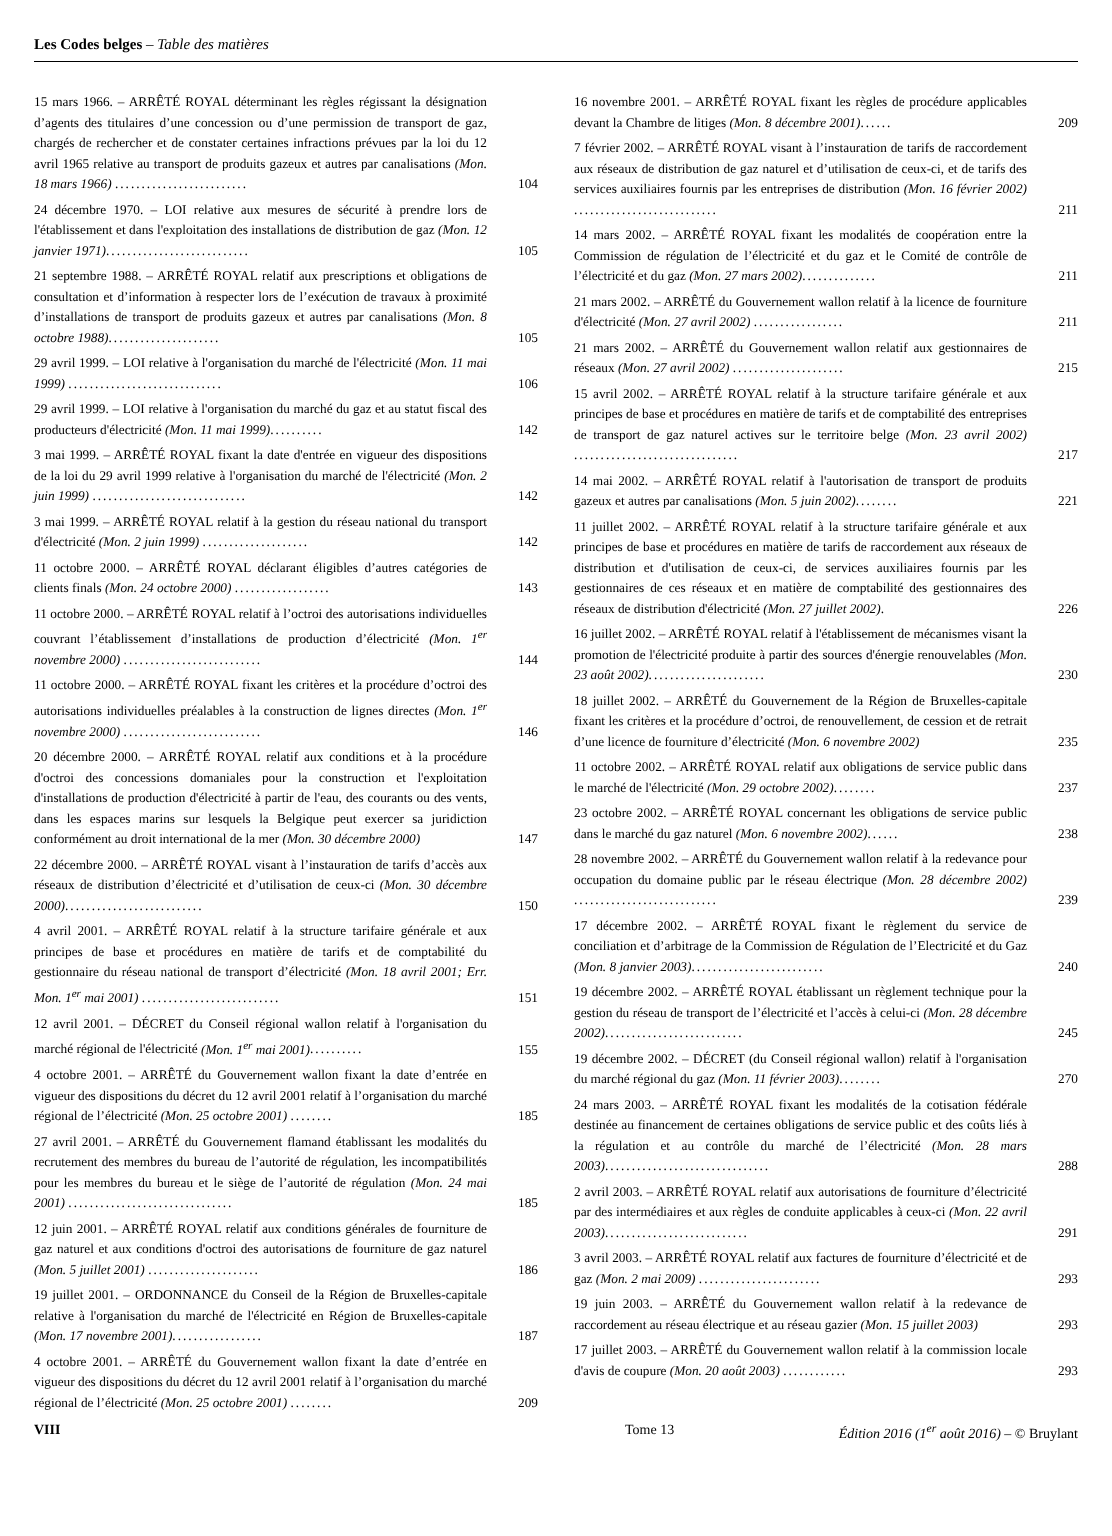Les Codes belges – Table des matières
15 mars 1966. – ARRÊTÉ ROYAL déterminant les règles régissant la désignation d’agents des titulaires d’une concession ou d’une permission de transport de gaz, chargés de rechercher et de constater certaines infractions prévues par la loi du 12 avril 1965 relative au transport de produits gazeux et autres par canalisations (Mon. 18 mars 1966) .........................
104
24 décembre 1970. – LOI relative aux mesures de sécurité à prendre lors de l'établissement et dans l'exploitation des installations de distribution de gaz (Mon. 12 janvier 1971)...........................
105
21 septembre 1988. – ARRÊTÉ ROYAL relatif aux prescriptions et obligations de consultation et d’information à respecter lors de l’exécution de travaux à proximité d’installations de transport de produits gazeux et autres par canalisations (Mon. 8 octobre 1988).....................
105
29 avril 1999. – LOI relative à l'organisation du marché de l'électricité (Mon. 11 mai 1999) .............................
106
29 avril 1999. – LOI relative à l'organisation du marché du gaz et au statut fiscal des producteurs d'électricité (Mon. 11 mai 1999)..........
142
3 mai 1999. – ARRÊTÉ ROYAL fixant la date d'entrée en vigueur des dispositions de la loi du 29 avril 1999 relative à l'organisation du marché de l'électricité (Mon. 2 juin 1999) .............................
142
3 mai 1999. – ARRÊTÉ ROYAL relatif à la gestion du réseau national du transport d'électricité (Mon. 2 juin 1999) ....................
142
11 octobre 2000. – ARRÊTÉ ROYAL déclarant éligibles d’autres catégories de clients finals (Mon. 24 octobre 2000) ..................
143
11 octobre 2000. – ARRÊTÉ ROYAL relatif à l’octroi des autorisations individuelles couvrant l’établissement d’installations de production d’électricité (Mon. 1<sup>er</sup> novembre 2000) ..........................
144
11 octobre 2000. – ARRÊTÉ ROYAL fixant les critères et la procédure d’octroi des autorisations individuelles préalables à la construction de lignes directes (Mon. 1<sup>er</sup> novembre 2000) ..........................
146
20 décembre 2000. – ARRÊTÉ ROYAL relatif aux conditions et à la procédure d'octroi des concessions domaniales pour la construction et l'exploitation d'installations de production d'électricité à partir de l'eau, des courants ou des vents, dans les espaces marins sur lesquels la Belgique peut exercer sa juridiction conformément au droit international de la mer (Mon. 30 décembre 2000)
147
22 décembre 2000. – ARRÊTÉ ROYAL visant à l’instauration de tarifs d’accès aux réseaux de distribution d’électricité et d’utilisation de ceux-ci (Mon. 30 décembre 2000)..........................
150
4 avril 2001. – ARRÊTÉ ROYAL relatif à la structure tarifaire générale et aux principes de base et procédures en matière de tarifs et de comptabilité du gestionnaire du réseau national de transport d’électricité (Mon. 18 avril 2001; Err. Mon. 1<sup>er</sup> mai 2001) ..........................
151
12 avril 2001. – DÉCRET du Conseil régional wallon relatif à l'organisation du marché régional de l'électricité (Mon. 1<sup>er</sup> mai 2001)..........
155
4 octobre 2001. – ARRÊTÉ du Gouvernement wallon fixant la date d’entrée en vigueur des dispositions du décret du 12 avril 2001 relatif à l’organisation du marché régional de l’électricité (Mon. 25 octobre 2001) ........
185
27 avril 2001. – ARRÊTÉ du Gouvernement flamand établissant les modalités du recrutement des membres du bureau de l’autorité de régulation, les incompatibilités pour les membres du bureau et le siège de l’autorité de régulation (Mon. 24 mai 2001) ...............................
185
12 juin 2001. – ARRÊTÉ ROYAL relatif aux conditions générales de fourniture de gaz naturel et aux conditions d'octroi des autorisations de fourniture de gaz naturel (Mon. 5 juillet 2001) .....................
186
19 juillet 2001. – ORDONNANCE du Conseil de la Région de Bruxelles-capitale relative à l'organisation du marché de l'électricité en Région de Bruxelles-capitale (Mon. 17 novembre 2001).................
187
4 octobre 2001. – ARRÊTÉ du Gouvernement wallon fixant la date d’entrée en vigueur des dispositions du décret du 12 avril 2001 relatif à l’organisation du marché régional de l’électricité (Mon. 25 octobre 2001) ........
209
16 novembre 2001. – ARRÊTÉ ROYAL fixant les règles de procédure applicables devant la Chambre de litiges (Mon. 8 décembre 2001)......
209
7 février 2002. – ARRÊTÉ ROYAL visant à l’instauration de tarifs de raccordement aux réseaux de distribution de gaz naturel et d’utilisation de ceux-ci, et de tarifs des services auxiliaires fournis par les entreprises de distribution (Mon. 16 février 2002) ...........................
211
14 mars 2002. – ARRÊTÉ ROYAL fixant les modalités de coopération entre la Commission de régulation de l’électricité et du gaz et le Comité de contrôle de l’électricité et du gaz (Mon. 27 mars 2002)..............
211
21 mars 2002. – ARRÊTÉ du Gouvernement wallon relatif à la licence de fourniture d'électricité (Mon. 27 avril 2002) .................
211
21 mars 2002. – ARRÊTÉ du Gouvernement wallon relatif aux gestionnaires de réseaux (Mon. 27 avril 2002) .....................
215
15 avril 2002. – ARRÊTÉ ROYAL relatif à la structure tarifaire générale et aux principes de base et procédures en matière de tarifs et de comptabilité des entreprises de transport de gaz naturel actives sur le territoire belge (Mon. 23 avril 2002) ...............................
217
14 mai 2002. – ARRÊTÉ ROYAL relatif à l'autorisation de transport de produits gazeux et autres par canalisations (Mon. 5 juin 2002)........
221
11 juillet 2002. – ARRÊTÉ ROYAL relatif à la structure tarifaire générale et aux principes de base et procédures en matière de tarifs de raccordement aux réseaux de distribution et d'utilisation de ceux-ci, de services auxiliaires fournis par les gestionnaires de ces réseaux et en matière de comptabilité des gestionnaires des réseaux de distribution d'électricité (Mon. 27 juillet 2002).
226
16 juillet 2002. – ARRÊTÉ ROYAL relatif à l'établissement de mécanismes visant la promotion de l'électricité produite à partir des sources d'énergie renouvelables (Mon. 23 août 2002)......................
230
18 juillet 2002. – ARRÊTÉ du Gouvernement de la Région de Bruxelles-capitale fixant les critères et la procédure d’octroi, de renouvellement, de cession et de retrait d’une licence de fourniture d’électricité (Mon. 6 novembre 2002)
235
11 octobre 2002. – ARRÊTÉ ROYAL relatif aux obligations de service public dans le marché de l'électricité (Mon. 29 octobre 2002)........
237
23 octobre 2002. – ARRÊTÉ ROYAL concernant les obligations de service public dans le marché du gaz naturel (Mon. 6 novembre 2002)......
238
28 novembre 2002. – ARRÊTÉ du Gouvernement wallon relatif à la redevance pour occupation du domaine public par le réseau électrique (Mon. 28 décembre 2002) ...........................
239
17 décembre 2002. – ARRÊTÉ ROYAL fixant le règlement du service de conciliation et d’arbitrage de la Commission de Régulation de l’Electricité et du Gaz (Mon. 8 janvier 2003).........................
240
19 décembre 2002. – ARRÊTÉ ROYAL établissant un règlement technique pour la gestion du réseau de transport de l’électricité et l’accès à celui-ci (Mon. 28 décembre 2002)..........................
245
19 décembre 2002. – DÉCRET (du Conseil régional wallon) relatif à l'organisation du marché régional du gaz (Mon. 11 février 2003)........
270
24 mars 2003. – ARRÊTÉ ROYAL fixant les modalités de la cotisation fédérale destinée au financement de certaines obligations de service public et des coûts liés à la régulation et au contrôle du marché de l’électricité (Mon. 28 mars 2003)...............................
288
2 avril 2003. – ARRÊTÉ ROYAL relatif aux autorisations de fourniture d’électricité par des intermédiaires et aux règles de conduite applicables à ceux-ci (Mon. 22 avril 2003)...........................
291
3 avril 2003. – ARRÊTÉ ROYAL relatif aux factures de fourniture d’électricité et de gaz (Mon. 2 mai 2009) .......................
293
19 juin 2003. – ARRÊTÉ du Gouvernement wallon relatif à la redevance de raccordement au réseau électrique et au réseau gazier (Mon. 15 juillet 2003)
293
17 juillet 2003. – ARRÊTÉ du Gouvernement wallon relatif à la commission locale d'avis de coupure (Mon. 20 août 2003) ............
293
VIII Tome 13 Édition 2016 (1<sup>er</sup> août 2016) – © Bruylant